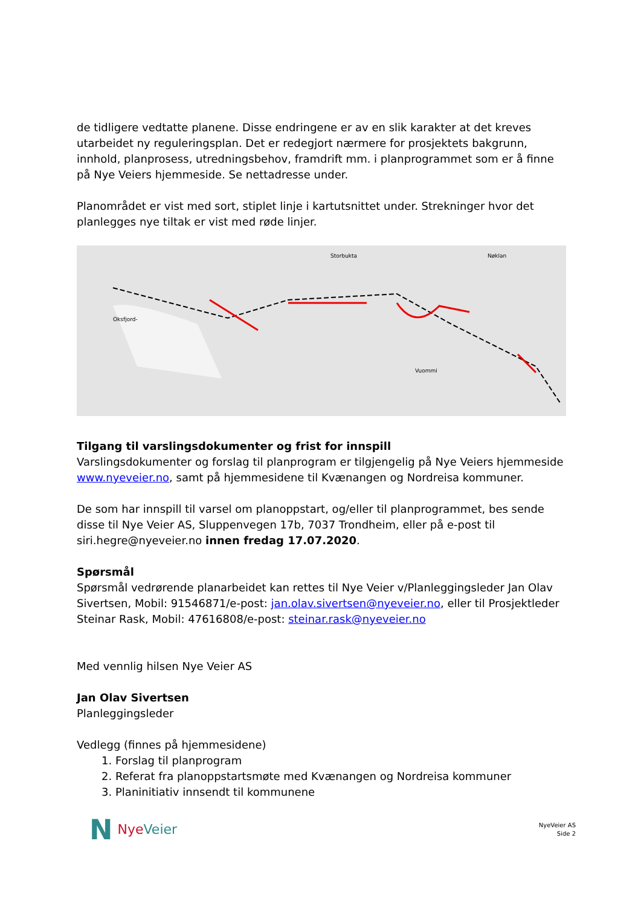de tidligere vedtatte planene. Disse endringene er av en slik karakter at det kreves utarbeidet ny reguleringsplan. Det er redegjort nærmere for prosjektets bakgrunn, innhold, planprosess, utredningsbehov, framdrift mm. i planprogrammet som er å finne på Nye Veiers hjemmeside. Se nettadresse under.
Planområdet er vist med sort, stiplet linje i kartutsnittet under. Strekninger hvor det planlegges nye tiltak er vist med røde linjer.
Storbukta
Nøklan
Oksfjord-
Vuommi
Tilgang til varslingsdokumenter og frist for innspill
Varslingsdokumenter og forslag til planprogram er tilgjengelig på Nye Veiers hjemmeside www.nyeveier.no, samt på hjemmesidene til Kvænangen og Nordreisa kommuner.
De som har innspill til varsel om planoppstart, og/eller til planprogrammet, bes sende disse til Nye Veier AS, Sluppenvegen 17b, 7037 Trondheim, eller på e-post til siri.hegre@nyeveier.no innen fredag 17.07.2020.
Spørsmål
Spørsmål vedrørende planarbeidet kan rettes til Nye Veier v/Planleggingsleder Jan Olav Sivertsen, Mobil: 91546871/e-post: jan.olav.sivertsen@nyeveier.no, eller til Prosjektleder Steinar Rask, Mobil: 47616808/e-post: steinar.rask@nyeveier.no
Med vennlig hilsen Nye Veier AS
Jan Olav Sivertsen
Planleggingsleder
Vedlegg (finnes på hjemmesidene)
1. Forslag til planprogram
2. Referat fra planoppstartsmøte med Kvænangen og Nordreisa kommuner
3. Planinitiativ innsendt til kommunene
N NyeVeier
NyeVeier AS
Side 2